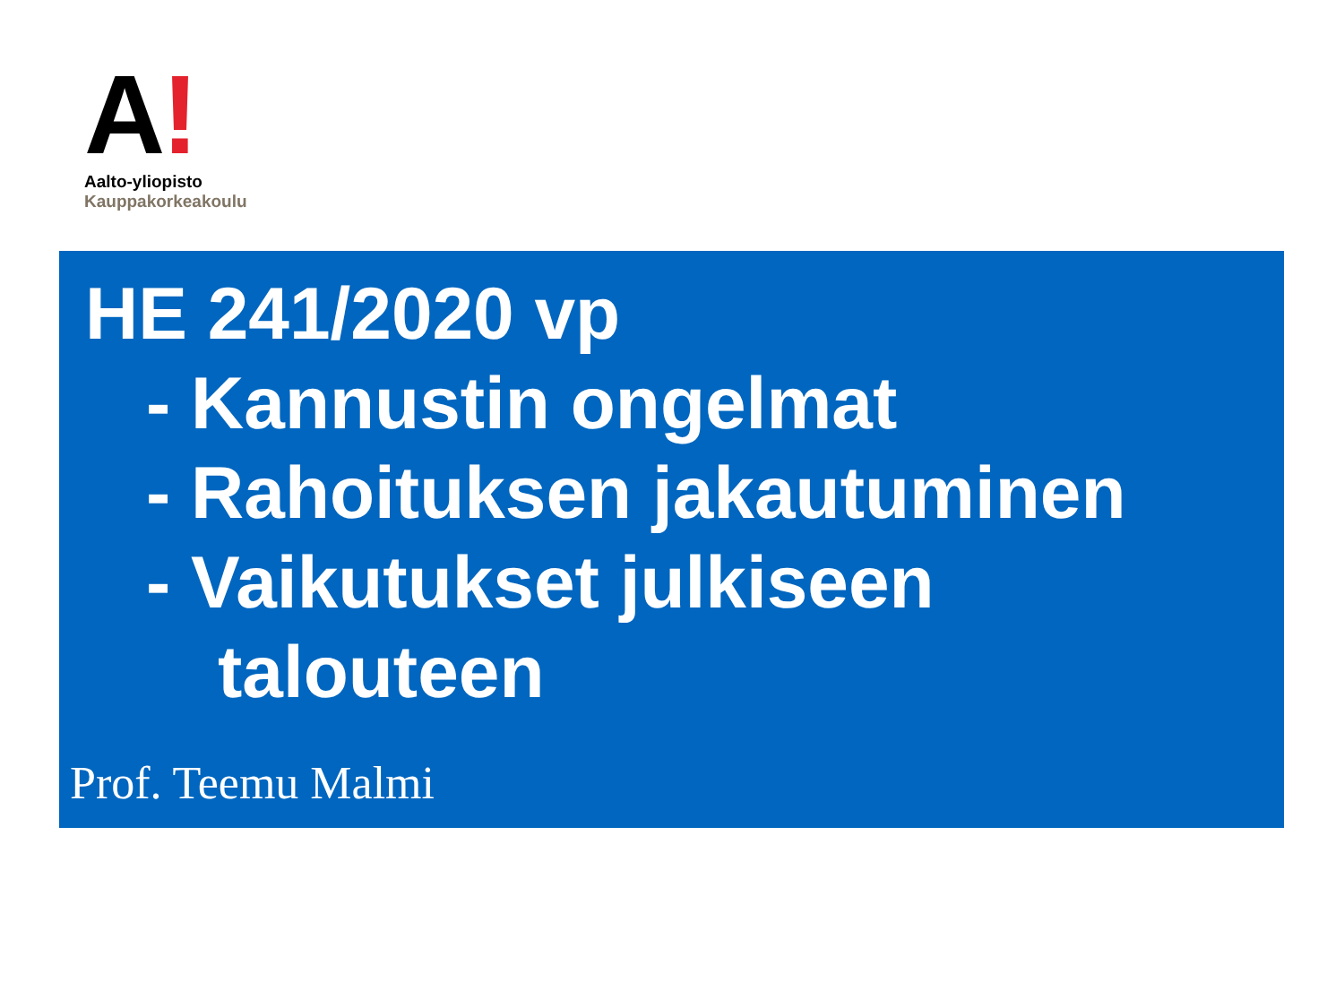A!
Aalto-yliopisto
Kauppakorkeakoulu
HE 241/2020 vp
- Kannustin ongelmat
- Rahoituksen jakautuminen
- Vaikutukset julkiseen
talouteen
Prof. Teemu Malmi